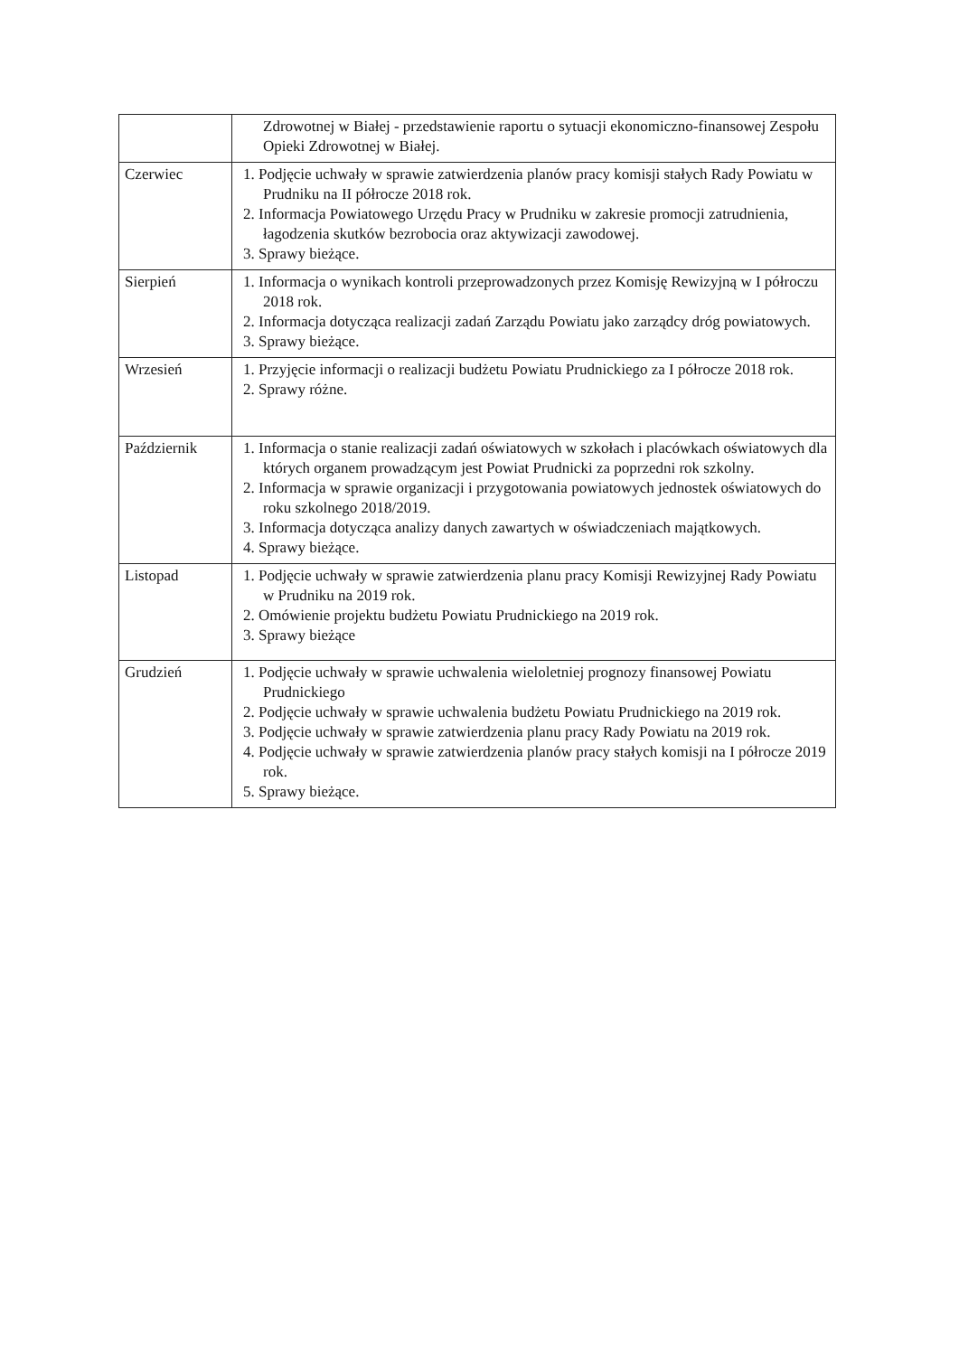| | Zdrowotnej w Białej - przedstawienie raportu o sytuacji ekonomiczno-finansowej Zespołu Opieki Zdrowotnej w Białej. |
| Czerwiec | 1. Podjęcie uchwały w sprawie zatwierdzenia planów pracy komisji stałych Rady Powiatu w Prudniku na II półrocze 2018 rok. 2. Informacja Powiatowego Urzędu Pracy w Prudniku w zakresie promocji zatrudnienia, łagodzenia skutków bezrobocia oraz aktywizacji zawodowej. 3. Sprawy bieżące. |
| Sierpień | 1. Informacja o wynikach kontroli przeprowadzonych przez Komisję Rewizyjną w I półroczu 2018 rok. 2. Informacja dotycząca realizacji zadań Zarządu Powiatu jako zarządcy dróg powiatowych. 3. Sprawy bieżące. |
| Wrzesień | 1. Przyjęcie informacji o realizacji budżetu Powiatu Prudnickiego za I półrocze 2018 rok. 2. Sprawy różne. |
| Październik | 1. Informacja o stanie realizacji zadań oświatowych w szkołach i placówkach oświatowych dla których organem prowadzącym jest Powiat Prudnicki za poprzedni rok szkolny. 2. Informacja w sprawie organizacji i przygotowania powiatowych jednostek oświatowych do roku szkolnego 2018/2019. 3. Informacja dotycząca analizy danych zawartych w oświadczeniach majątkowych. 4. Sprawy bieżące. |
| Listopad | 1. Podjęcie uchwały w sprawie zatwierdzenia planu pracy Komisji Rewizyjnej Rady Powiatu w Prudniku na 2019 rok. 2. Omówienie projektu budżetu Powiatu Prudnickiego na 2019 rok. 3. Sprawy bieżące |
| Grudzień | 1. Podjęcie uchwały w sprawie uchwalenia wieloletniej prognozy finansowej Powiatu Prudnickiego 2. Podjęcie uchwały w sprawie uchwalenia budżetu Powiatu Prudnickiego na 2019 rok. 3. Podjęcie uchwały w sprawie zatwierdzenia planu pracy Rady Powiatu na 2019 rok. 4. Podjęcie uchwały w sprawie zatwierdzenia planów pracy stałych komisji na I półrocze 2019 rok. 5. Sprawy bieżące. |